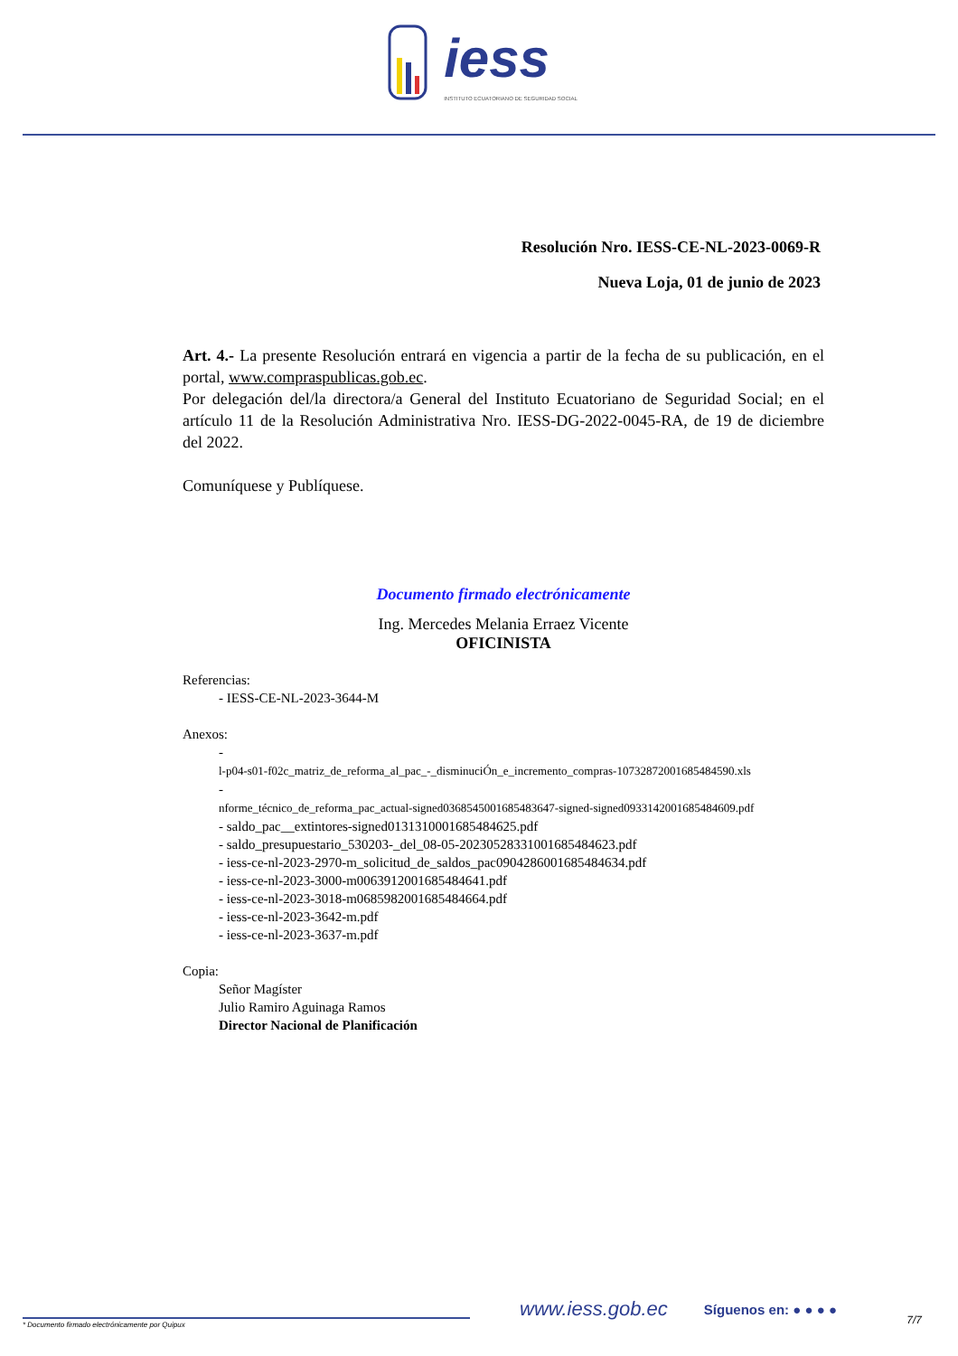iess
INSTITUTO ECUATORIANO DE SEGURIDAD SOCIAL
Resolución Nro. IESS-CE-NL-2023-0069-R
Nueva Loja, 01 de junio de 2023
Art. 4.- La presente Resolución entrará en vigencia a partir de la fecha de su publicación, en el portal, www.compraspublicas.gob.ec.
Por delegación del/la directora/a General del Instituto Ecuatoriano de Seguridad Social; en el artículo 11 de la Resolución Administrativa Nro. IESS-DG-2022-0045-RA, de 19 de diciembre del 2022.
Comuníquese y Publíquese.
Documento firmado electrónicamente
Ing. Mercedes Melania Erraez Vicente
OFICINISTA
Referencias:
- IESS-CE-NL-2023-3644-M
Anexos:
-
l-p04-s01-f02c_matriz_de_reforma_al_pac_-_disminuciÓn_e_incremento_compras-1073287200168548459‌0.xls
-
nforme_técnico_de_reforma_pac_actual-signed0368545001685483647-signed-signed0933142001685484609.pdf
- saldo_pac__extintores-signed0131310001685484625.pdf
- saldo_presupuestario_530203-_del_08-05-20230528331001685484623.pdf
- iess-ce-nl-2023-2970-m_solicitud_de_saldos_pac0904286001685484634.pdf
- iess-ce-nl-2023-3000-m0063912001685484641.pdf
- iess-ce-nl-2023-3018-m0685982001685484664.pdf
- iess-ce-nl-2023-3642-m.pdf
- iess-ce-nl-2023-3637-m.pdf
Copia:
Señor Magíster
Julio Ramiro Aguinaga Ramos
Director Nacional de Planificación
www.iess.gob.ec Síguenos en: ● ● ● ●
* Documento firmado electrónicamente por Quipux 7/7